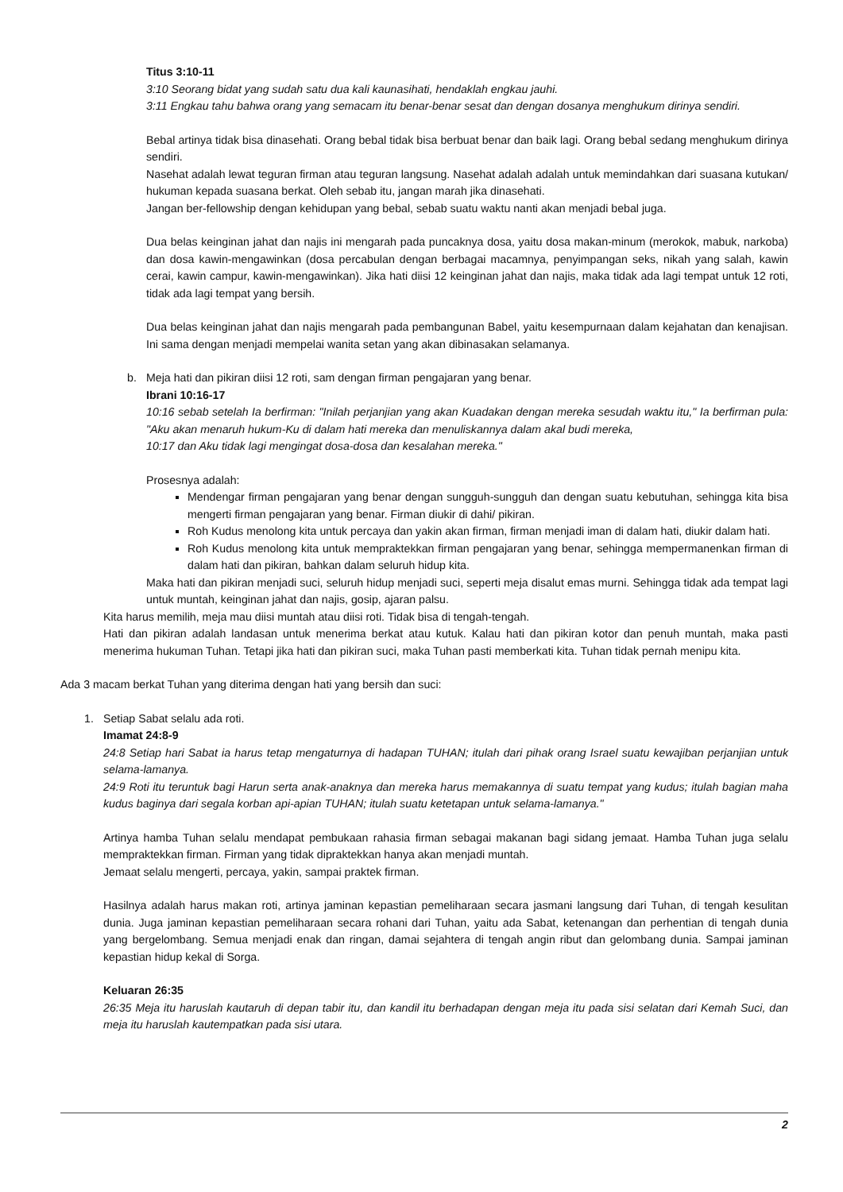Titus 3:10-11
3:10 Seorang bidat yang sudah satu dua kali kaunasihati, hendaklah engkau jauhi.
3:11 Engkau tahu bahwa orang yang semacam itu benar-benar sesat dan dengan dosanya menghukum dirinya sendiri.
Bebal artinya tidak bisa dinasehati. Orang bebal tidak bisa berbuat benar dan baik lagi. Orang bebal sedang menghukum dirinya sendiri.
Nasehat adalah lewat teguran firman atau teguran langsung. Nasehat adalah adalah untuk memindahkan dari suasana kutukan/ hukuman kepada suasana berkat. Oleh sebab itu, jangan marah jika dinasehati.
Jangan ber-fellowship dengan kehidupan yang bebal, sebab suatu waktu nanti akan menjadi bebal juga.
Dua belas keinginan jahat dan najis ini mengarah pada puncaknya dosa, yaitu dosa makan-minum (merokok, mabuk, narkoba) dan dosa kawin-mengawinkan (dosa percabulan dengan berbagai macamnya, penyimpangan seks, nikah yang salah, kawin cerai, kawin campur, kawin-mengawinkan). Jika hati diisi 12 keinginan jahat dan najis, maka tidak ada lagi tempat untuk 12 roti, tidak ada lagi tempat yang bersih.
Dua belas keinginan jahat dan najis mengarah pada pembangunan Babel, yaitu kesempurnaan dalam kejahatan dan kenajisan. Ini sama dengan menjadi mempelai wanita setan yang akan dibinasakan selamanya.
b. Meja hati dan pikiran diisi 12 roti, sam dengan firman pengajaran yang benar.
Ibrani 10:16-17
10:16 sebab setelah Ia berfirman: "Inilah perjanjian yang akan Kuadakan dengan mereka sesudah waktu itu," Ia berfirman pula: "Aku akan menaruh hukum-Ku di dalam hati mereka dan menuliskannya dalam akal budi mereka,
10:17 dan Aku tidak lagi mengingat dosa-dosa dan kesalahan mereka."
Prosesnya adalah:
Mendengar firman pengajaran yang benar dengan sungguh-sungguh dan dengan suatu kebutuhan, sehingga kita bisa mengerti firman pengajaran yang benar. Firman diukir di dahi/ pikiran.
Roh Kudus menolong kita untuk percaya dan yakin akan firman, firman menjadi iman di dalam hati, diukir dalam hati.
Roh Kudus menolong kita untuk mempraktekkan firman pengajaran yang benar, sehingga mempermanenkan firman di dalam hati dan pikiran, bahkan dalam seluruh hidup kita.
Maka hati dan pikiran menjadi suci, seluruh hidup menjadi suci, seperti meja disalut emas murni. Sehingga tidak ada tempat lagi untuk muntah, keinginan jahat dan najis, gosip, ajaran palsu.
Kita harus memilih, meja mau diisi muntah atau diisi roti. Tidak bisa di tengah-tengah.
Hati dan pikiran adalah landasan untuk menerima berkat atau kutuk. Kalau hati dan pikiran kotor dan penuh muntah, maka pasti menerima hukuman Tuhan. Tetapi jika hati dan pikiran suci, maka Tuhan pasti memberkati kita. Tuhan tidak pernah menipu kita.
Ada 3 macam berkat Tuhan yang diterima dengan hati yang bersih dan suci:
1. Setiap Sabat selalu ada roti.
Imamat 24:8-9
24:8 Setiap hari Sabat ia harus tetap mengaturnya di hadapan TUHAN; itulah dari pihak orang Israel suatu kewajiban perjanjian untuk selama-lamanya.
24:9 Roti itu teruntuk bagi Harun serta anak-anaknya dan mereka harus memakannya di suatu tempat yang kudus; itulah bagian maha kudus baginya dari segala korban api-apian TUHAN; itulah suatu ketetapan untuk selama-lamanya."
Artinya hamba Tuhan selalu mendapat pembukaan rahasia firman sebagai makanan bagi sidang jemaat. Hamba Tuhan juga selalu mempraktekkan firman. Firman yang tidak dipraktekkan hanya akan menjadi muntah.
Jemaat selalu mengerti, percaya, yakin, sampai praktek firman.
Hasilnya adalah harus makan roti, artinya jaminan kepastian pemeliharaan secara jasmani langsung dari Tuhan, di tengah kesulitan dunia. Juga jaminan kepastian pemeliharaan secara rohani dari Tuhan, yaitu ada Sabat, ketenangan dan perhentian di tengah dunia yang bergelombang. Semua menjadi enak dan ringan, damai sejahtera di tengah angin ribut dan gelombang dunia. Sampai jaminan kepastian hidup kekal di Sorga.
Keluaran 26:35
26:35 Meja itu haruslah kautaruh di depan tabir itu, dan kandil itu berhadapan dengan meja itu pada sisi selatan dari Kemah Suci, dan meja itu haruslah kautempatkan pada sisi utara.
2